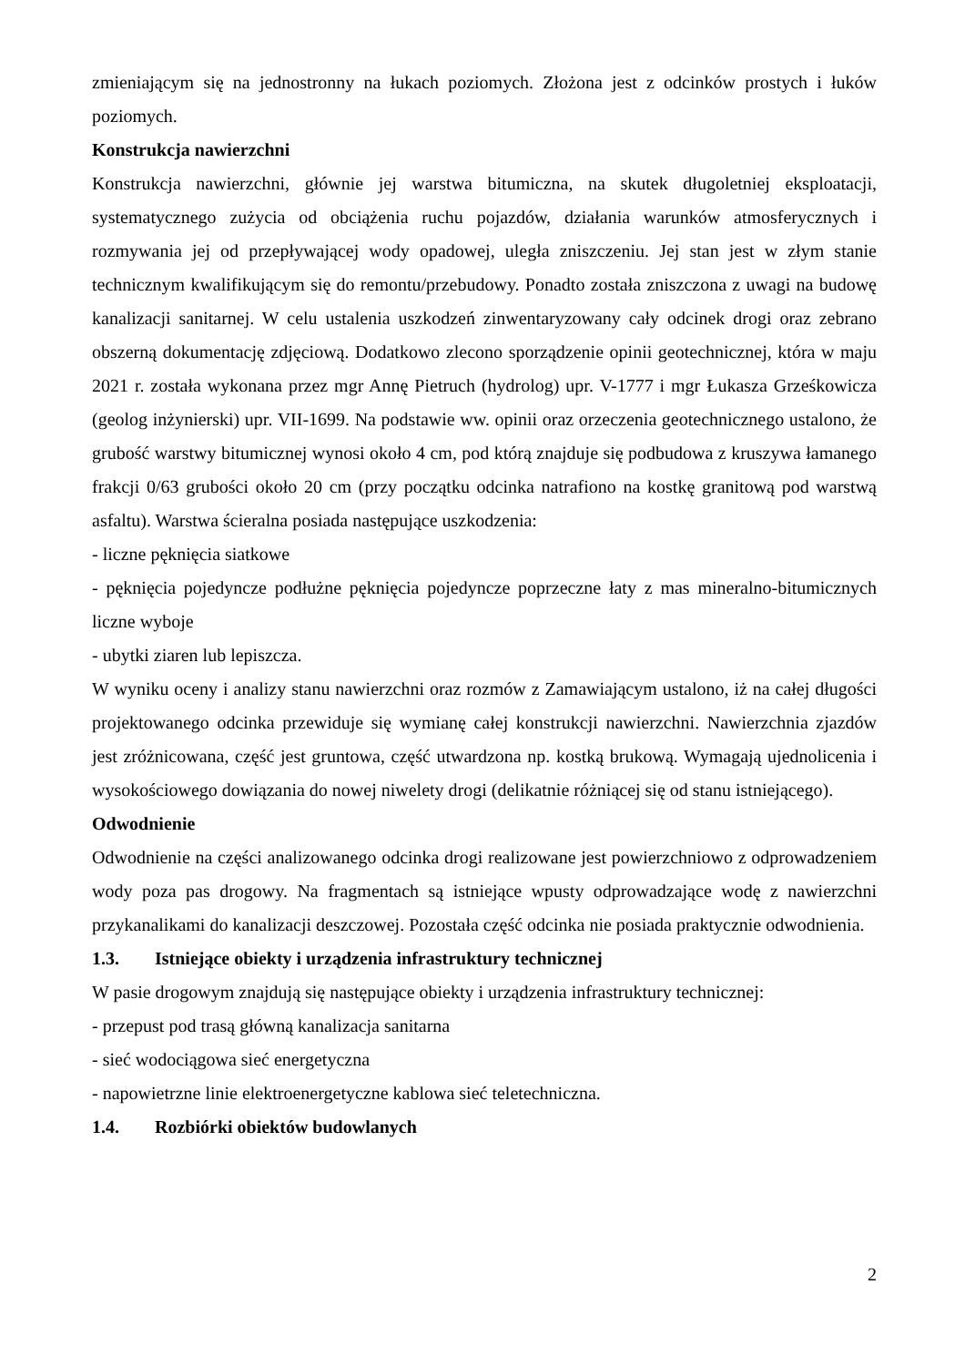zmieniającym się na jednostronny na łukach poziomych. Złożona jest z odcinków prostych i łuków poziomych.
Konstrukcja nawierzchni
Konstrukcja nawierzchni, głównie jej warstwa bitumiczna, na skutek długoletniej eksploatacji, systematycznego zużycia od obciążenia ruchu pojazdów, działania warunków atmosferycznych i rozmywania jej od przepływającej wody opadowej, uległa zniszczeniu. Jej stan jest w złym stanie technicznym kwalifikującym się do remontu/przebudowy. Ponadto została zniszczona z uwagi na budowę kanalizacji sanitarnej. W celu ustalenia uszkodzeń zinwentaryzowany cały odcinek drogi oraz zebrano obszerną dokumentację zdjęciową. Dodatkowo zlecono sporządzenie opinii geotechnicznej, która w maju 2021 r. została wykonana przez mgr Annę Pietruch (hydrolog) upr. V-1777 i mgr Łukasza Grześkowicza (geolog inżynierski) upr. VII-1699. Na podstawie ww. opinii oraz orzeczenia geotechnicznego ustalono, że grubość warstwy bitumicznej wynosi około 4 cm, pod którą znajduje się podbudowa z kruszywa łamanego frakcji 0/63 grubości około 20 cm (przy początku odcinka natrafiono na kostkę granitową pod warstwą asfaltu). Warstwa ścieralna posiada następujące uszkodzenia:
- liczne pęknięcia siatkowe
- pęknięcia pojedyncze podłużne pęknięcia pojedyncze poprzeczne łaty z mas mineralno-bitumicznych liczne wyboje
- ubytki ziaren lub lepiszcza.
W wyniku oceny i analizy stanu nawierzchni oraz rozmów z Zamawiającym ustalono, iż na całej długości projektowanego odcinka przewiduje się wymianę całej konstrukcji nawierzchni. Nawierzchnia zjazdów jest zróżnicowana, część jest gruntowa, część utwardzona np. kostką brukową. Wymagają ujednolicenia i wysokościowego dowiązania do nowej niwelety drogi (delikatnie różniącej się od stanu istniejącego).
Odwodnienie
Odwodnienie na części analizowanego odcinka drogi realizowane jest powierzchniowo z odprowadzeniem wody poza pas drogowy. Na fragmentach są istniejące wpusty odprowadzające wodę z nawierzchni przykanalikami do kanalizacji deszczowej. Pozostała część odcinka nie posiada praktycznie odwodnienia.
1.3. Istniejące obiekty i urządzenia infrastruktury technicznej
W pasie drogowym znajdują się następujące obiekty i urządzenia infrastruktury technicznej:
- przepust pod trasą główną kanalizacja sanitarna
- sieć wodociągowa sieć energetyczna
- napowietrzne linie elektroenergetyczne kablowa sieć teletechniczna.
1.4. Rozbiórki obiektów budowlanych
2